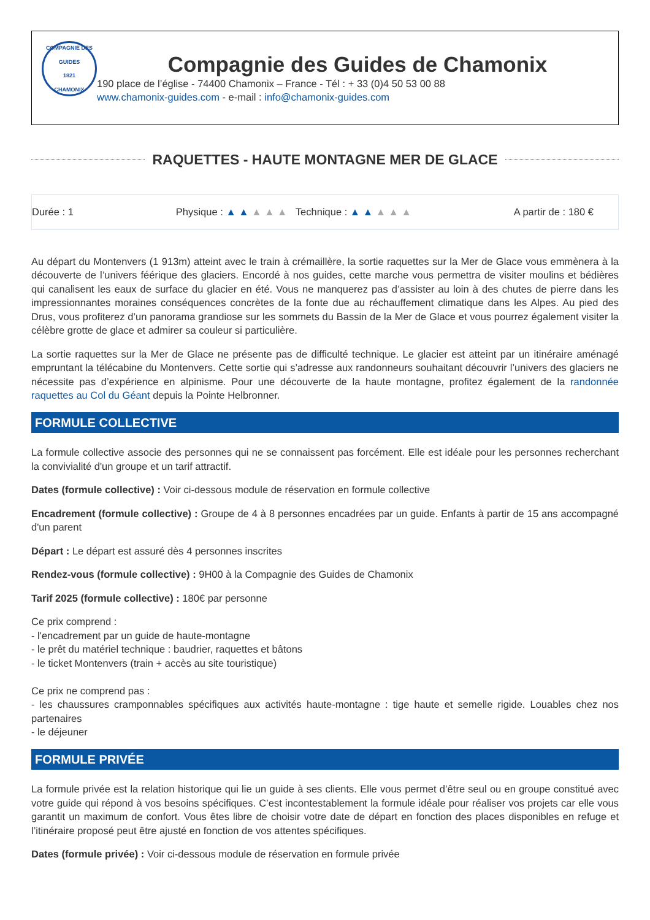COMPAGNIE DES GUIDES
1821
CHAMONIX
Compagnie des Guides de Chamonix
190 place de l’église - 74400 Chamonix – France - Tél : + 33 (0)4 50 53 00 88
www.chamonix-guides.com - e-mail : info@chamonix-guides.com
RAQUETTES - HAUTE MONTAGNE MER DE GLACE
Durée : 1 Physique : ▲ ▲ ▲ ▲ ▲ Technique : ▲ ▲ ▲ ▲ ▲ A partir de : 180 €
Au départ du Montenvers (1 913m) atteint avec le train à crémaillère, la sortie raquettes sur la Mer de Glace vous emmènera à la découverte de l’univers féérique des glaciers. Encordé à nos guides, cette marche vous permettra de visiter moulins et bédières qui canalisent les eaux de surface du glacier en été. Vous ne manquerez pas d’assister au loin à des chutes de pierre dans les impressionnantes moraines conséquences concrètes de la fonte due au réchauffement climatique dans les Alpes. Au pied des Drus, vous profiterez d’un panorama grandiose sur les sommets du Bassin de la Mer de Glace et vous pourrez également visiter la célèbre grotte de glace et admirer sa couleur si particulière.
La sortie raquettes sur la Mer de Glace ne présente pas de difficulté technique. Le glacier est atteint par un itinéraire aménagé empruntant la télécabine du Montenvers. Cette sortie qui s’adresse aux randonneurs souhaitant découvrir l’univers des glaciers ne nécessite pas d’expérience en alpinisme. Pour une découverte de la haute montagne, profitez également de la randonnée raquettes au Col du Géant depuis la Pointe Helbronner.
FORMULE COLLECTIVE
La formule collective associe des personnes qui ne se connaissent pas forcément. Elle est idéale pour les personnes recherchant la convivialité d'un groupe et un tarif attractif.
Dates (formule collective) : Voir ci-dessous module de réservation en formule collective
Encadrement (formule collective) : Groupe de 4 à 8 personnes encadrées par un guide. Enfants à partir de 15 ans accompagné d'un parent
Départ : Le départ est assuré dès 4 personnes inscrites
Rendez-vous (formule collective) : 9H00 à la Compagnie des Guides de Chamonix
Tarif 2025 (formule collective) : 180€ par personne
Ce prix comprend :
- l'encadrement par un guide de haute-montagne
- le prêt du matériel technique : baudrier, raquettes et bâtons
- le ticket Montenvers (train + accès au site touristique)
Ce prix ne comprend pas :
- les chaussures cramponnables spécifiques aux activités haute-montagne : tige haute et semelle rigide. Louables chez nos partenaires
- le déjeuner
FORMULE PRIVÉE
La formule privée est la relation historique qui lie un guide à ses clients. Elle vous permet d’être seul ou en groupe constitué avec votre guide qui répond à vos besoins spécifiques. C’est incontestablement la formule idéale pour réaliser vos projets car elle vous garantit un maximum de confort. Vous êtes libre de choisir votre date de départ en fonction des places disponibles en refuge et l’itinéraire proposé peut être ajusté en fonction de vos attentes spécifiques.
Dates (formule privée) : Voir ci-dessous module de réservation en formule privée